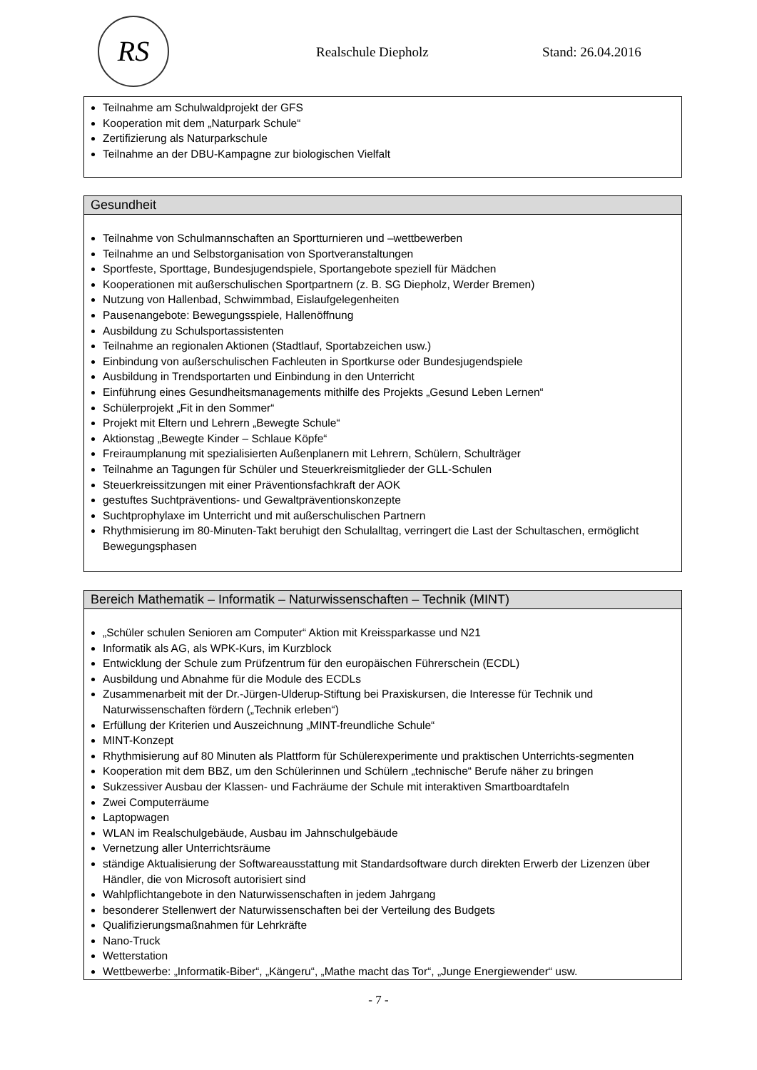RS
Realschule Diepholz Stand: 26.04.2016
Teilnahme am Schulwaldprojekt der GFS
Kooperation mit dem „Naturpark Schule“
Zertifizierung als Naturparkschule
Teilnahme an der DBU-Kampagne zur biologischen Vielfalt
Gesundheit
Teilnahme von Schulmannschaften an Sportturnieren und –wettbewerben
Teilnahme an und Selbstorganisation von Sportveranstaltungen
Sportfeste, Sporttage, Bundesjugendspiele, Sportangebote speziell für Mädchen
Kooperationen mit außerschulischen Sportpartnern (z. B. SG Diepholz, Werder Bremen)
Nutzung von Hallenbad, Schwimmbad, Eislaufgelegenheiten
Pausenangebote: Bewegungsspiele, Hallenöffnung
Ausbildung zu Schulsportassistenten
Teilnahme an regionalen Aktionen (Stadtlauf, Sportabzeichen usw.)
Einbindung von außerschulischen Fachleuten in Sportkurse oder Bundesjugendspiele
Ausbildung in Trendsportarten und Einbindung in den Unterricht
Einführung eines Gesundheitsmanagements mithilfe des Projekts „Gesund Leben Lernen“
Schülerprojekt „Fit in den Sommer“
Projekt mit Eltern und Lehrern „Bewegte Schule“
Aktionstag „Bewegte Kinder – Schlaue Köpfe“
Freiraumplanung mit spezialisierten Außenplanern mit Lehrern, Schülern, Schulträger
Teilnahme an Tagungen für Schüler und Steuerkreismitglieder der GLL-Schulen
Steuerkreissitzungen mit einer Präventionsfachkraft der AOK
gestuftes Suchtpräventions- und Gewaltpräventionskonzepte
Suchtprophylaxe im Unterricht und mit außerschulischen Partnern
Rhythmisierung im 80-Minuten-Takt beruhigt den Schulalltag, verringert die Last der Schultaschen, ermöglicht Bewegungsphasen
Bereich Mathematik – Informatik – Naturwissenschaften – Technik (MINT)
„Schüler schulen Senioren am Computer“ Aktion mit Kreissparkasse und N21
Informatik als AG, als WPK-Kurs, im Kurzblock
Entwicklung der Schule zum Prüfzentrum für den europäischen Führerschein (ECDL)
Ausbildung und Abnahme für die Module des ECDLs
Zusammenarbeit mit der Dr.-Jürgen-Ulderup-Stiftung bei Praxiskursen, die Interesse für Technik und Naturwissenschaften fördern („Technik erleben“)
Erfüllung der Kriterien und Auszeichnung „MINT-freundliche Schule“
MINT-Konzept
Rhythmisierung auf 80 Minuten als Plattform für Schülerexperimente und praktischen Unterrichts-segmenten
Kooperation mit dem BBZ, um den Schülerinnen und Schülern „technische“ Berufe näher zu bringen
Sukzessiver Ausbau der Klassen- und Fachräume der Schule mit interaktiven Smartboardtafeln
Zwei Computerräume
Laptopwagen
WLAN im Realschulgebäude, Ausbau im Jahnschulgebäude
Vernetzung aller Unterrichtsräume
ständige Aktualisierung der Softwareausstattung mit Standardsoftware durch direkten Erwerb der Lizenzen über Händler, die von Microsoft autorisiert sind
Wahlpflichtangebote in den Naturwissenschaften in jedem Jahrgang
besonderer Stellenwert der Naturwissenschaften bei der Verteilung des Budgets
Qualifizierungsmaßnahmen für Lehrkräfte
Nano-Truck
Wetterstation
Wettbewerbe: „Informatik-Biber“, „Kängeru“, „Mathe macht das Tor“, „Junge Energiewender“ usw.
- 7 -